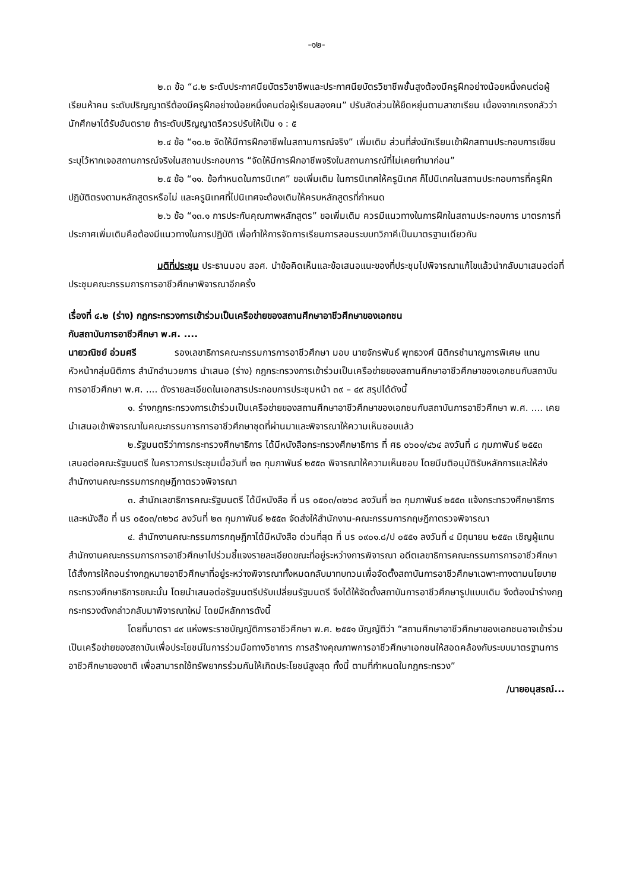-๑๒-
๒.๓ ข้อ “๘.๒ ระดับประกาศนียบัตรวิชาชีพและประกาศนียบัตรวิชาชีพชั้นสูงต้องมีครูฝึกอย่างน้อยหนึ่งคนต่อผู้เรียนห้าคน ระดับปริญญาตรีต้องมีครูฝึกอย่างน้อยหนึ่งคนต่อผู้เรียนสองคน” ปรับสัดส่วนให้ยืดหยุ่นตามสาขาเรียน เนื่องจากเกรงกลัวว่านักศึกษาได้รับอันตราย ถ้าระดับปริญญาตรีควรปรับให้เป็น ๑ : ๕
๒.๔ ข้อ “๑๐.๒ จัดให้มีการฝึกอาชีพในสถานการณ์จริง” เพิ่มเติม ส่วนที่ส่งนักเรียนเข้าฝึกสถานประกอบการเขียนระบุไว้หากเจอสถานการณ์จริงในสถานประกอบการ “จัดให้มีการฝึกอาชีพจริงในสถานการณ์ที่ไม่เคยทำมาก่อน”
๒.๕ ข้อ “๑๑. ข้อกำหนดในการนิเทศ” ขอเพิ่มเติม ในการนิเทศให้ครูนิเทศ ก็ไปนิเทศในสถานประกอบการที่ครูฝึกปฏิบัติตรงตามหลักสูตรหรือไม่ และครูนิเทศที่ไปนิเทศจะต้องเติมให้ครบหลักสูตรที่กำหนด
๒.๖ ข้อ “๑๓.๑ การประกันคุณภาพหลักสูตร” ขอเพิ่มเติม ควรมีแนวทางในการฝึกในสถานประกอบการ มาตรการที่ประกาศเพิ่มเติมคือต้องมีแนวทางในการปฏิบัติ เพื่อทำให้การจัดการเรียนการสอนระบบทวิภาคีเป็นมาตรฐานเดียวกัน
มติที่ประชุม ประธานมอบ สอศ. นำข้อคิดเห็นและข้อเสนอแนะของที่ประชุมไปพิจารณาแก้ไขแล้วนำกลับมาเสนอต่อที่ประชุมคณะกรรมการการอาชีวศึกษาพิจารณาอีกครั้ง
เรื่องที่ ๔.๒ (ร่าง) กฎกระทรวงการเข้าร่วมเป็นเครือข่ายของสถานศึกษาอาชีวศึกษาของเอกชน
กับสถาบันการอาชีวศึกษา พ.ศ. ....
นายวณิชย์ อ่วมศรี รองเลขาธิการคณะกรรมการการอาชีวศึกษา มอบ นายจักรพันธ์ พุทธวงศ์ นิติกรชำนาญการพิเศษ แทนหัวหน้ากลุ่มนิติการ สำนักอำนวยการ นำเสนอ (ร่าง) กฎกระทรวงการเข้าร่วมเป็นเครือข่ายของสถานศึกษาอาชีวศึกษาของเอกชนกับสถาบันการอาชีวศึกษา พ.ศ. .... ดังรายละเอียดในเอกสารประกอบการประชุมหน้า ๓๙ – ๔๙ สรุปได้ดังนี้
๑. ร่างกฎกระทรวงการเข้าร่วมเป็นเครือข่ายของสถานศึกษาอาชีวศึกษาของเอกชนกับสถาบันการอาชีวศึกษา พ.ศ. .... เคยนำเสนอเข้าพิจารณาในคณะกรรมการการอาชีวศึกษาชุดที่ผ่านมาและพิจารณาให้ความเห็นชอบแล้ว
๒.รัฐมนตรีว่าการกระทรวงศึกษาธิการ ได้มีหนังสือกระทรวงศึกษาธิการ ที่ ศธ ๐๖๐๑/๔๖๔ ลงวันที่ ๘ กุมภาพันธ์ ๒๕๕๓ เสนอต่อคณะรัฐมนตรี ในคราวการประชุมเมื่อวันที่ ๒๓ กุมภาพันธ์ ๒๕๕๓ พิจารณาให้ความเห็นชอบ โดยมีมติอนุมัติรับหลักการและให้ส่งสำนักงานคณะกรรมการกฤษฎีกาตรวจพิจารณา
๓. สำนักเลขาธิการคณะรัฐมนตรี ได้มีหนังสือ ที่ นร ๐๕๐๓/๓๒๖๘ ลงวันที่ ๒๓ กุมภาพันธ์ ๒๕๕๓ แจ้งกระทรวงศึกษาธิการ และหนังสือ ที่ นร ๐๕๐๓/๓๒๖๘ ลงวันที่ ๒๓ กุมภาพันธ์ ๒๕๕๓ จัดส่งให้สำนักงาน-คณะกรรมการกฤษฎีกาตรวจพิจารณา
๔. สำนักงานคณะกรรมการกฤษฎีกาได้มีหนังสือ ด่วนที่สุด ที่ นร ๐๙๐๑.๘/ป ๐๕๕๑ ลงวันที่ ๔ มิถุนายน ๒๕๕๓ เชิญผู้แทนสำนักงานคณะกรรมการการอาชีวศึกษาไปร่วมชี้แจงรายละเอียดขณะที่อยู่ระหว่างการพิจารณา อดีตเลขาธิการคณะกรรมการการอาชีวศึกษาได้สั่งการให้ถอนร่างกฎหมายอาชีวศึกษาที่อยู่ระหว่างพิจารณาทั้งหมดกลับมาทบทวนเพื่อจัดตั้งสถาบันการอาชีวศึกษาเฉพาะทางตามนโยบายกระทรวงศึกษาธิการขณะนั้น โดยนำเสนอต่อรัฐมนตรีปรับเปลี่ยนรัฐมนตรี จึงได้ให้จัดตั้งสถาบันการอาชีวศึกษารูปแบบเดิม จึงต้องนำร่างกฎกระทรวงดังกล่าวกลับมาพิจารณาใหม่ โดยมีหลักการดังนี้
โดยที่มาตรา ๔๙ แห่งพระราชบัญญัติการอาชีวศึกษา พ.ศ. ๒๕๕๑ บัญญัติว่า “สถานศึกษาอาชีวศึกษาของเอกชนอาจเข้าร่วมเป็นเครือข่ายของสถาบันเพื่อประโยชน์ในการร่วมมือทางวิชาการ การสร้างคุณภาพการอาชีวศึกษาเอกชนให้สอดคล้องกับระบบมาตรฐานการอาชีวศึกษาของชาติ เพื่อสามารถใช้ทรัพยากรร่วมกันให้เกิดประโยชน์สูงสุด ทั้งนี้ ตามที่กำหนดในกฎกระทรวง”
/นายอนุสรณ์...